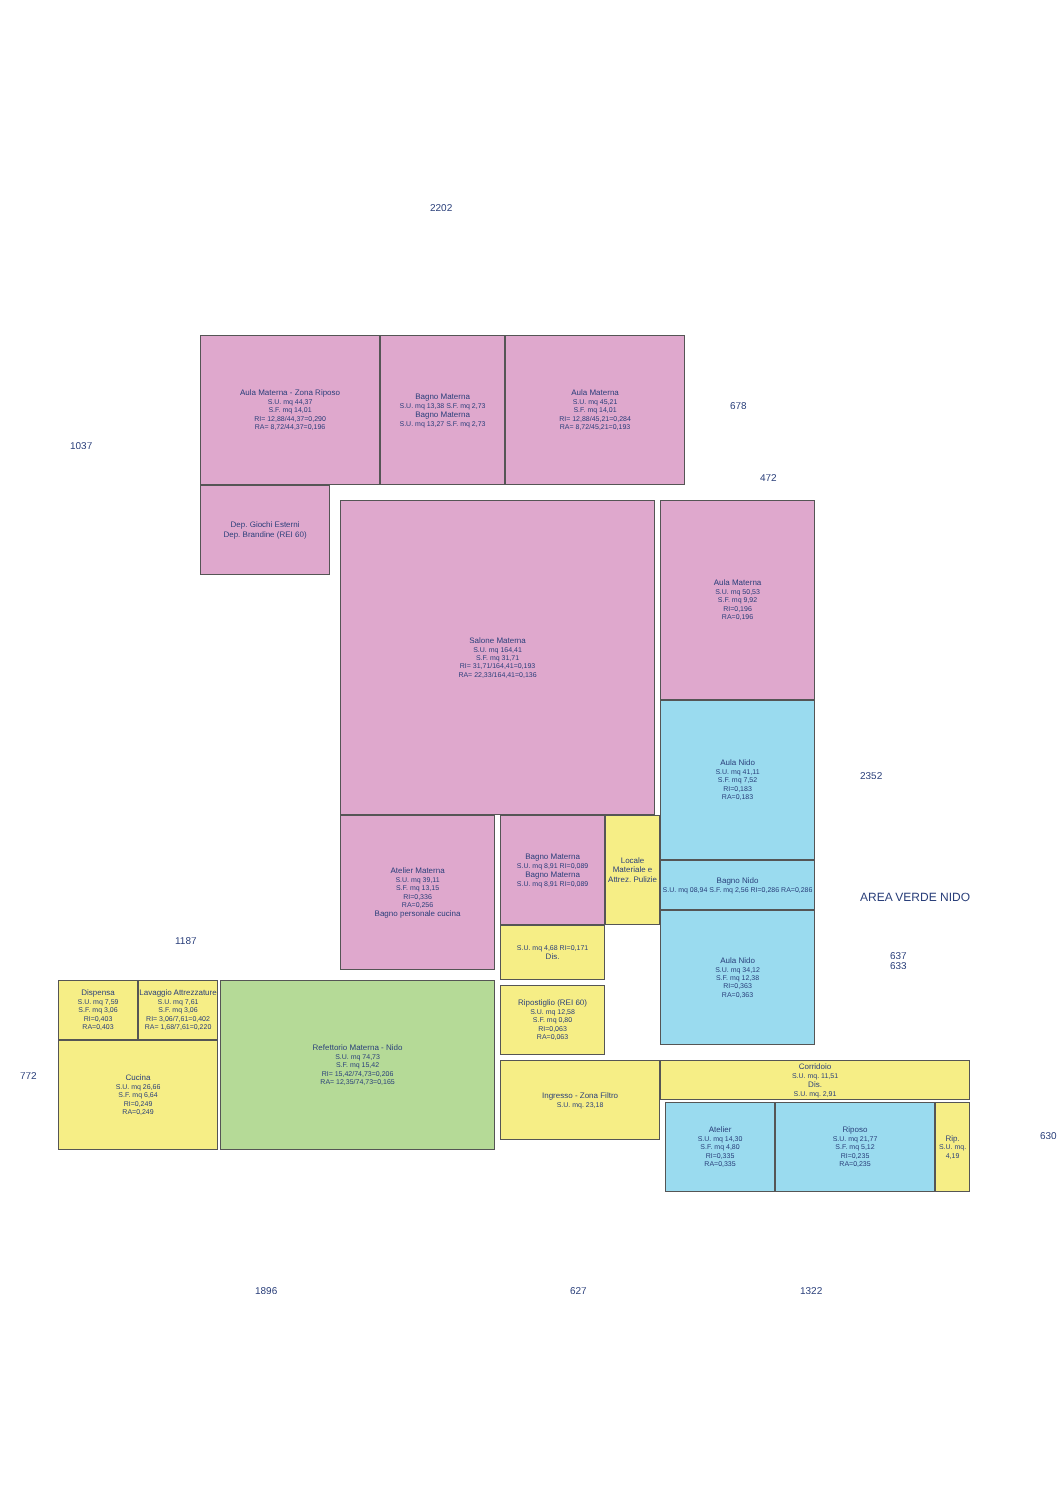2202
Aula Materna - Zona Riposo
S.U. mq 44,37
S.F. mq 14,01
RI= 12,88/44,37=0,290
RA= 8,72/44,37=0,196
Bagno Materna
S.U. mq 13,38 S.F. mq 2,73
Bagno Materna
S.U. mq 13,27 S.F. mq 2,73
Aula Materna
S.U. mq 45,21
S.F. mq 14,01
RI= 12,88/45,21=0,284
RA= 8,72/45,21=0,193
Dep. Giochi Esterni
Dep. Brandine (REI 60)
Salone Materna
S.U. mq 164,41
S.F. mq 31,71
RI= 31,71/164,41=0,193
RA= 22,33/164,41=0,136
Aula Materna
S.U. mq 50,53
S.F. mq 9,92
RI=0,196
RA=0,196
Aula Nido
S.U. mq 41,11
S.F. mq 7,52
RI=0,183
RA=0,183
Atelier Materna
S.U. mq 39,11
S.F. mq 13,15
RI=0,336
RA=0,256
Bagno personale cucina
Bagno Materna
S.U. mq 8,91 RI=0,089
Bagno Materna
S.U. mq 8,91 RI=0,089
Locale Materiale e Attrez. Pulizie
Bagno Nido
S.U. mq 08,94 S.F. mq 2,56 RI=0,286 RA=0,286
S.U. mq 4,68 RI=0,171
Dis.
Aula Nido
S.U. mq 34,12
S.F. mq 12,38
RI=0,363
RA=0,363
Dispensa
S.U. mq 7,59
S.F. mq 3,06
RI=0,403
RA=0,403
Lavaggio Attrezzature
S.U. mq 7,61
S.F. mq 3,06
RI= 3,06/7,61=0,402
RA= 1,68/7,61=0,220
Refettorio Materna - Nido
S.U. mq 74,73
S.F. mq 15,42
RI= 15,42/74,73=0,206
RA= 12,35/74,73=0,165
Ripostiglio (REI 60)
S.U. mq 12,58
S.F. mq 0,80
RI=0,063
RA=0,063
Cucina
S.U. mq 26,66
S.F. mq 6,64
RI=0,249
RA=0,249
Ingresso - Zona Filtro
S.U. mq. 23,18
Corridoio
S.U. mq. 11,51
Dis.
S.U. mq. 2,91
Atelier
S.U. mq 14,30
S.F. mq 4,80
RI=0,335
RA=0,335
Riposo
S.U. mq 21,77
S.F. mq 5,12
RI=0,235
RA=0,235
Rip.
S.U. mq. 4,19
AREA VERDE NIDO
1896 627 1322
1037
678
472
2352
1187
772
630
633
637